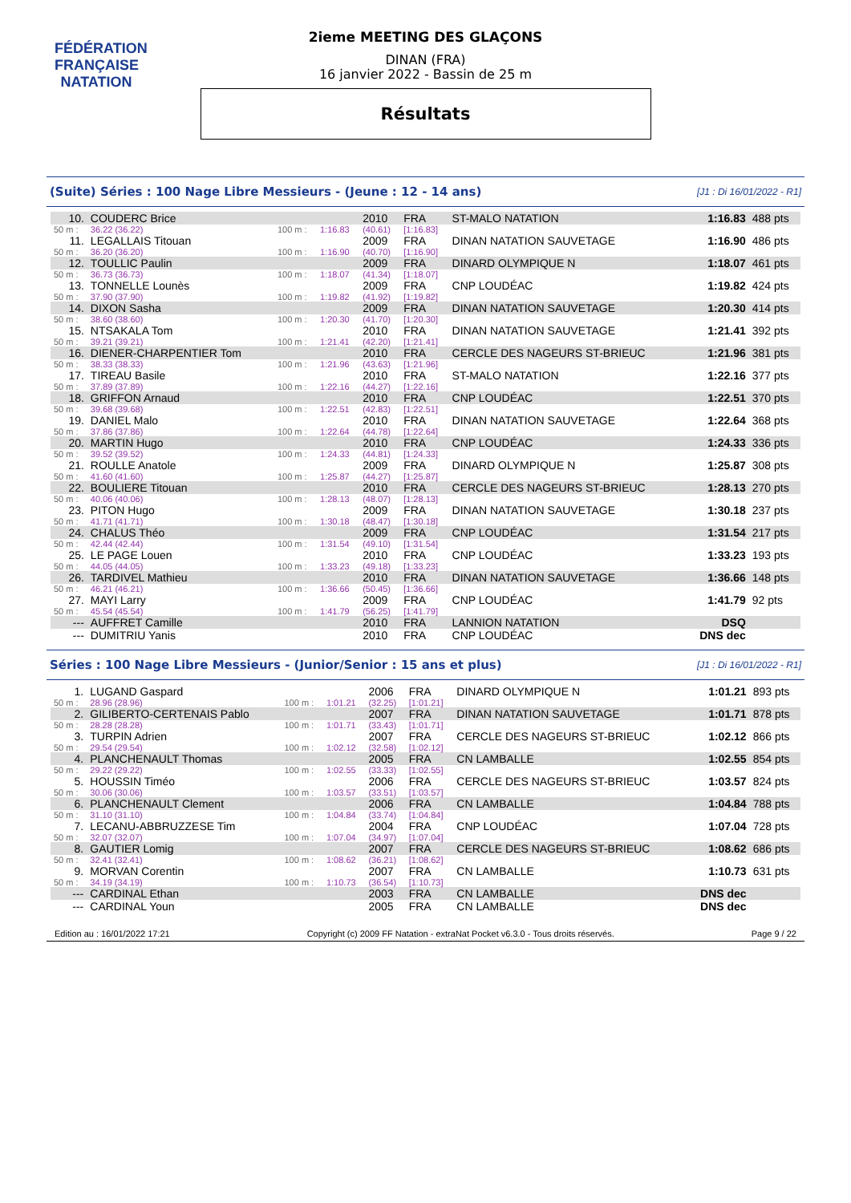FÉDÉRATION FRANÇAISE
NATATION
2ieme MEETING DES GLAÇONS
DINAN (FRA)
16 janvier 2022 - Bassin de 25 m
Résultats
(Suite) Séries : 100 Nage Libre Messieurs - (Jeune : 12 - 14 ans) [J1 : Di 16/01/2022 - R1]
| 10. | COUDERC Brice | | | 2010 | FRA | ST-MALO NATATION | 1:16.83 | 488 pts |
| 50 m : | 36.22 (36.22) | 100 m : | 1:16.83 | (40.61) | [1:16.83] | | | |
| 11. | LEGALLAIS Titouan | | | 2009 | FRA | DINAN NATATION SAUVETAGE | 1:16.90 | 486 pts |
| 50 m : | 36.20 (36.20) | 100 m : | 1:16.90 | (40.70) | [1:16.90] | | | |
| 12. | TOULLIC Paulin | | | 2009 | FRA | DINARD OLYMPIQUE N | 1:18.07 | 461 pts |
| 50 m : | 36.73 (36.73) | 100 m : | 1:18.07 | (41.34) | [1:18.07] | | | |
| 13. | TONNELLE Lounès | | | 2009 | FRA | CNP LOUDÉAC | 1:19.82 | 424 pts |
| 50 m : | 37.90 (37.90) | 100 m : | 1:19.82 | (41.92) | [1:19.82] | | | |
| 14. | DIXON Sasha | | | 2009 | FRA | DINAN NATATION SAUVETAGE | 1:20.30 | 414 pts |
| 50 m : | 38.60 (38.60) | 100 m : | 1:20.30 | (41.70) | [1:20.30] | | | |
| 15. | NTSAKALA Tom | | | 2010 | FRA | DINAN NATATION SAUVETAGE | 1:21.41 | 392 pts |
| 50 m : | 39.21 (39.21) | 100 m : | 1:21.41 | (42.20) | [1:21.41] | | | |
| 16. | DIENER-CHARPENTIER Tom | | | 2010 | FRA | CERCLE DES NAGEURS ST-BRIEUC | 1:21.96 | 381 pts |
| 50 m : | 38.33 (38.33) | 100 m : | 1:21.96 | (43.63) | [1:21.96] | | | |
| 17. | TIREAU Basile | | | 2010 | FRA | ST-MALO NATATION | 1:22.16 | 377 pts |
| 50 m : | 37.89 (37.89) | 100 m : | 1:22.16 | (44.27) | [1:22.16] | | | |
| 18. | GRIFFON Arnaud | | | 2010 | FRA | CNP LOUDÉAC | 1:22.51 | 370 pts |
| 50 m : | 39.68 (39.68) | 100 m : | 1:22.51 | (42.83) | [1:22.51] | | | |
| 19. | DANIEL Malo | | | 2010 | FRA | DINAN NATATION SAUVETAGE | 1:22.64 | 368 pts |
| 50 m : | 37.86 (37.86) | 100 m : | 1:22.64 | (44.78) | [1:22.64] | | | |
| 20. | MARTIN Hugo | | | 2010 | FRA | CNP LOUDÉAC | 1:24.33 | 336 pts |
| 50 m : | 39.52 (39.52) | 100 m : | 1:24.33 | (44.81) | [1:24.33] | | | |
| 21. | ROULLE Anatole | | | 2009 | FRA | DINARD OLYMPIQUE N | 1:25.87 | 308 pts |
| 50 m : | 41.60 (41.60) | 100 m : | 1:25.87 | (44.27) | [1:25.87] | | | |
| 22. | BOULIERE Titouan | | | 2010 | FRA | CERCLE DES NAGEURS ST-BRIEUC | 1:28.13 | 270 pts |
| 50 m : | 40.06 (40.06) | 100 m : | 1:28.13 | (48.07) | [1:28.13] | | | |
| 23. | PITON Hugo | | | 2009 | FRA | DINAN NATATION SAUVETAGE | 1:30.18 | 237 pts |
| 50 m : | 41.71 (41.71) | 100 m : | 1:30.18 | (48.47) | [1:30.18] | | | |
| 24. | CHALUS Théo | | | 2009 | FRA | CNP LOUDÉAC | 1:31.54 | 217 pts |
| 50 m : | 42.44 (42.44) | 100 m : | 1:31.54 | (49.10) | [1:31.54] | | | |
| 25. | LE PAGE Louen | | | 2010 | FRA | CNP LOUDÉAC | 1:33.23 | 193 pts |
| 50 m : | 44.05 (44.05) | 100 m : | 1:33.23 | (49.18) | [1:33.23] | | | |
| 26. | TARDIVEL Mathieu | | | 2010 | FRA | DINAN NATATION SAUVETAGE | 1:36.66 | 148 pts |
| 50 m : | 46.21 (46.21) | 100 m : | 1:36.66 | (50.45) | [1:36.66] | | | |
| 27. | MAYI Larry | | | 2009 | FRA | CNP LOUDÉAC | 1:41.79 | 92 pts |
| 50 m : | 45.54 (45.54) | 100 m : | 1:41.79 | (56.25) | [1:41.79] | | | |
| --- | AUFFRET Camille | | | 2010 | FRA | LANNION NATATION | DSQ | |
| --- | DUMITRIU Yanis | | | 2010 | FRA | CNP LOUDÉAC | DNS dec | |
Séries : 100 Nage Libre Messieurs - (Junior/Senior : 15 ans et plus) [J1 : Di 16/01/2022 - R1]
| 1. | LUGAND Gaspard | | | 2006 | FRA | DINARD OLYMPIQUE N | 1:01.21 | 893 pts |
| 50 m : | 28.96 (28.96) | 100 m : | 1:01.21 | (32.25) | [1:01.21] | | | |
| 2. | GILIBERTO-CERTENAIS Pablo | | | 2007 | FRA | DINAN NATATION SAUVETAGE | 1:01.71 | 878 pts |
| 50 m : | 28.28 (28.28) | 100 m : | 1:01.71 | (33.43) | [1:01.71] | | | |
| 3. | TURPIN Adrien | | | 2007 | FRA | CERCLE DES NAGEURS ST-BRIEUC | 1:02.12 | 866 pts |
| 50 m : | 29.54 (29.54) | 100 m : | 1:02.12 | (32.58) | [1:02.12] | | | |
| 4. | PLANCHENAULT Thomas | | | 2005 | FRA | CN LAMBALLE | 1:02.55 | 854 pts |
| 50 m : | 29.22 (29.22) | 100 m : | 1:02.55 | (33.33) | [1:02.55] | | | |
| 5. | HOUSSIN Timéo | | | 2006 | FRA | CERCLE DES NAGEURS ST-BRIEUC | 1:03.57 | 824 pts |
| 50 m : | 30.06 (30.06) | 100 m : | 1:03.57 | (33.51) | [1:03.57] | | | |
| 6. | PLANCHENAULT Clement | | | 2006 | FRA | CN LAMBALLE | 1:04.84 | 788 pts |
| 50 m : | 31.10 (31.10) | 100 m : | 1:04.84 | (33.74) | [1:04.84] | | | |
| 7. | LECANU-ABBRUZZESE Tim | | | 2004 | FRA | CNP LOUDÉAC | 1:07.04 | 728 pts |
| 50 m : | 32.07 (32.07) | 100 m : | 1:07.04 | (34.97) | [1:07.04] | | | |
| 8. | GAUTIER Lomig | | | 2007 | FRA | CERCLE DES NAGEURS ST-BRIEUC | 1:08.62 | 686 pts |
| 50 m : | 32.41 (32.41) | 100 m : | 1:08.62 | (36.21) | [1:08.62] | | | |
| 9. | MORVAN Corentin | | | 2007 | FRA | CN LAMBALLE | 1:10.73 | 631 pts |
| 50 m : | 34.19 (34.19) | 100 m : | 1:10.73 | (36.54) | [1:10.73] | | | |
| --- | CARDINAL Ethan | | | 2003 | FRA | CN LAMBALLE | DNS dec | |
| --- | CARDINAL Youn | | | 2005 | FRA | CN LAMBALLE | DNS dec | |
Edition au : 16/01/2022 17:21 Copyright (c) 2009 FF Natation - extraNat Pocket v6.3.0 - Tous droits réservés. Page 9 / 22